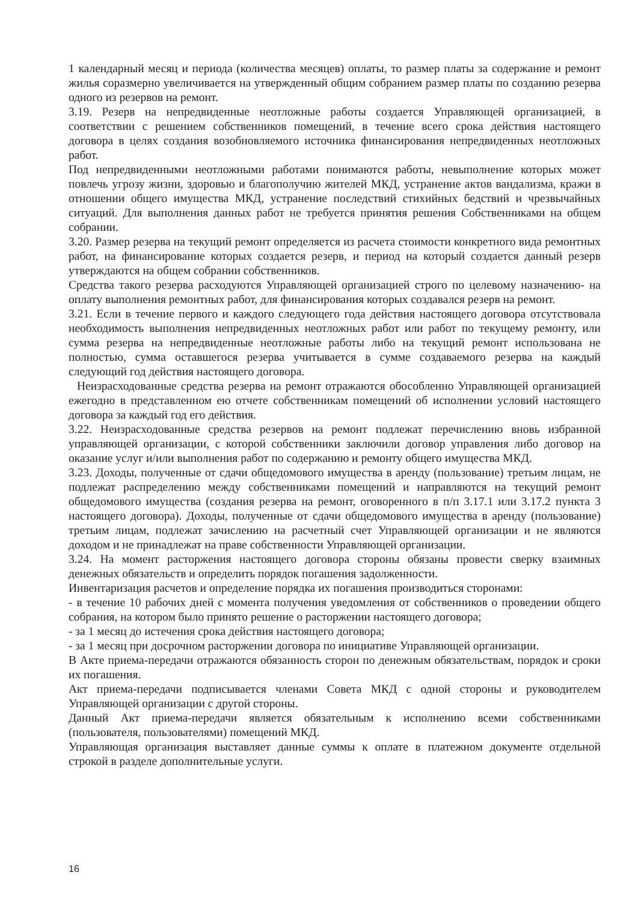1 календарный месяц и периода (количества месяцев) оплаты, то размер платы за содержание и ремонт жилья соразмерно увеличивается на утвержденный общим собранием размер платы по созданию резерва одного из резервов на ремонт.
3.19. Резерв на непредвиденные неотложные работы создается Управляющей организацией, в соответствии с решением собственников помещений, в течение всего срока действия настоящего договора в целях создания возобновляемого источника финансирования непредвиденных неотложных работ.
Под непредвиденными неотложными работами понимаются работы, невыполнение которых может повлечь угрозу жизни, здоровью и благополучию жителей МКД, устранение актов вандализма, кражи в отношении общего имущества МКД, устранение последствий стихийных бедствий и чрезвычайных ситуаций. Для выполнения данных работ не требуется принятия решения Собственниками на общем собрании.
3.20. Размер резерва на текущий ремонт определяется из расчета стоимости конкретного вида ремонтных работ, на финансирование которых создается резерв, и период на который создается данный резерв утверждаются на общем собрании собственников.
Средства такого резерва расходуются Управляющей организацией строго по целевому назначению- на оплату выполнения ремонтных работ, для финансирования которых создавался резерв на ремонт.
3.21. Если в течение первого и каждого следующего года действия настоящего договора отсутствовала необходимость выполнения непредвиденных неотложных работ или работ по текущему ремонту, или сумма резерва на непредвиденные неотложные работы либо на текущий ремонт использована не полностью, сумма оставшегося резерва учитывается в сумме создаваемого резерва на каждый следующий год действия настоящего договора.
Неизрасходованные средства резерва на ремонт отражаются обособленно Управляющей организацией ежегодно в представленном ею отчете собственникам помещений об исполнении условий настоящего договора за каждый год его действия.
3.22. Неизрасходованные средства резервов на ремонт подлежат перечислению вновь избранной управляющей организации, с которой собственники заключили договор управления либо договор на оказание услуг и/или выполнения работ по содержанию и ремонту общего имущества МКД.
3.23. Доходы, полученные от сдачи общедомового имущества в аренду (пользование) третьим лицам, не подлежат распределению между собственниками помещений и направляются на текущий ремонт общедомового имущества (создания резерва на ремонт, оговоренного в п/п 3.17.1 или 3.17.2 пункта 3 настоящего договора). Доходы, полученные от сдачи общедомового имущества в аренду (пользование) третьим лицам, подлежат зачислению на расчетный счет Управляющей организации и не являются доходом и не принадлежат на праве собственности Управляющей организации.
3.24. На момент расторжения настоящего договора стороны обязаны провести сверку взаимных денежных обязательств и определить порядок погашения задолженности.
Инвентаризация расчетов и определение порядка их погашения производиться сторонами:
- в течение 10 рабочих дней с момента получения уведомления от собственников о проведении общего собрания, на котором было принято решение о расторжении настоящего договора;
- за 1 месяц до истечения срока действия настоящего договора;
- за 1 месяц при досрочном расторжении договора по инициативе Управляющей организации.
В Акте приема-передачи отражаются обязанность сторон по денежным обязательствам, порядок и сроки их погашения.
Акт приема-передачи подписывается членами Совета МКД с одной стороны и руководителем Управляющей организации с другой стороны.
Данный Акт приема-передачи является обязательным к исполнению всеми собственниками (пользователя, пользователями) помещений МКД.
Управляющая организация выставляет данные суммы к оплате в платежном документе отдельной строкой в разделе дополнительные услуги.
16